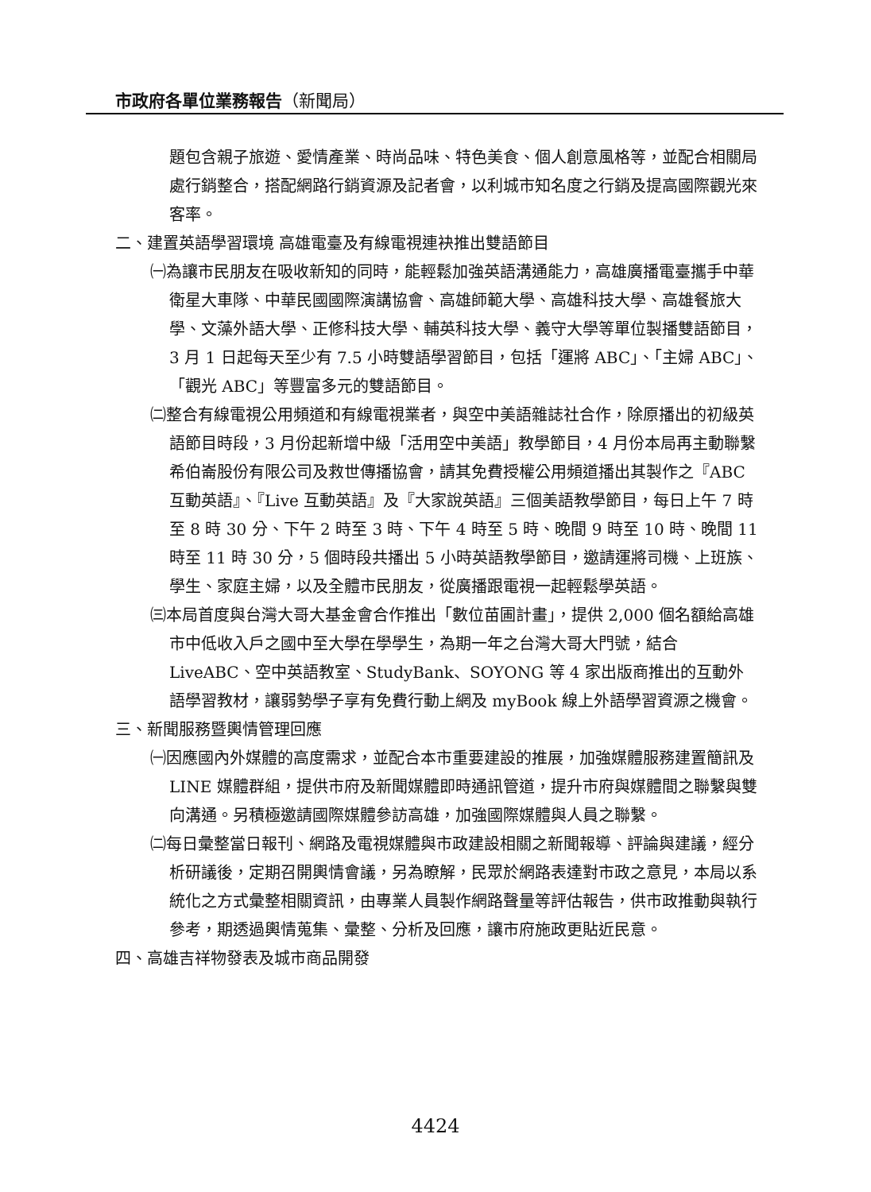市政府各單位業務報告（新聞局）
題包含親子旅遊、愛情產業、時尚品味、特色美食、個人創意風格等，並配合相關局處行銷整合，搭配網路行銷資源及記者會，以利城市知名度之行銷及提高國際觀光來客率。
二、建置英語學習環境 高雄電臺及有線電視連袂推出雙語節目
㈠為讓市民朋友在吸收新知的同時，能輕鬆加強英語溝通能力，高雄廣播電臺攜手中華衛星大車隊、中華民國國際演講協會、高雄師範大學、高雄科技大學、高雄餐旅大學、文藻外語大學、正修科技大學、輔英科技大學、義守大學等單位製播雙語節目，3 月 1 日起每天至少有 7.5 小時雙語學習節目，包括「運將 ABC」、「主婦 ABC」、「觀光 ABC」等豐富多元的雙語節目。
㈡整合有線電視公用頻道和有線電視業者，與空中美語雜誌社合作，除原播出的初級英語節目時段，3 月份起新增中級「活用空中美語」教學節目，4 月份本局再主動聯繫希伯崙股份有限公司及救世傳播協會，請其免費授權公用頻道播出其製作之『ABC 互動英語』、『Live 互動英語』及『大家說英語』三個美語教學節目，每日上午 7 時至 8 時 30 分、下午 2 時至 3 時、下午 4 時至 5 時、晚間 9 時至 10 時、晚間 11 時至 11 時 30 分，5 個時段共播出 5 小時英語教學節目，邀請運將司機、上班族、學生、家庭主婦，以及全體市民朋友，從廣播跟電視一起輕鬆學英語。
㈢本局首度與台灣大哥大基金會合作推出「數位苗圃計畫」，提供 2,000 個名額給高雄市中低收入戶之國中至大學在學學生，為期一年之台灣大哥大門號，結合 LiveABC、空中英語教室、StudyBank、SOYONG 等 4 家出版商推出的互動外語學習教材，讓弱勢學子享有免費行動上網及 myBook 線上外語學習資源之機會。
三、新聞服務暨輿情管理回應
㈠因應國內外媒體的高度需求，並配合本市重要建設的推展，加強媒體服務建置簡訊及 LINE 媒體群組，提供市府及新聞媒體即時通訊管道，提升市府與媒體間之聯繫與雙向溝通。另積極邀請國際媒體參訪高雄，加強國際媒體與人員之聯繫。
㈡每日彙整當日報刊、網路及電視媒體與市政建設相關之新聞報導、評論與建議，經分析研議後，定期召開輿情會議，另為瞭解，民眾於網路表達對市政之意見，本局以系統化之方式彙整相關資訊，由專業人員製作網路聲量等評估報告，供市政推動與執行參考，期透過輿情蒐集、彙整、分析及回應，讓市府施政更貼近民意。
四、高雄吉祥物發表及城市商品開發
4424